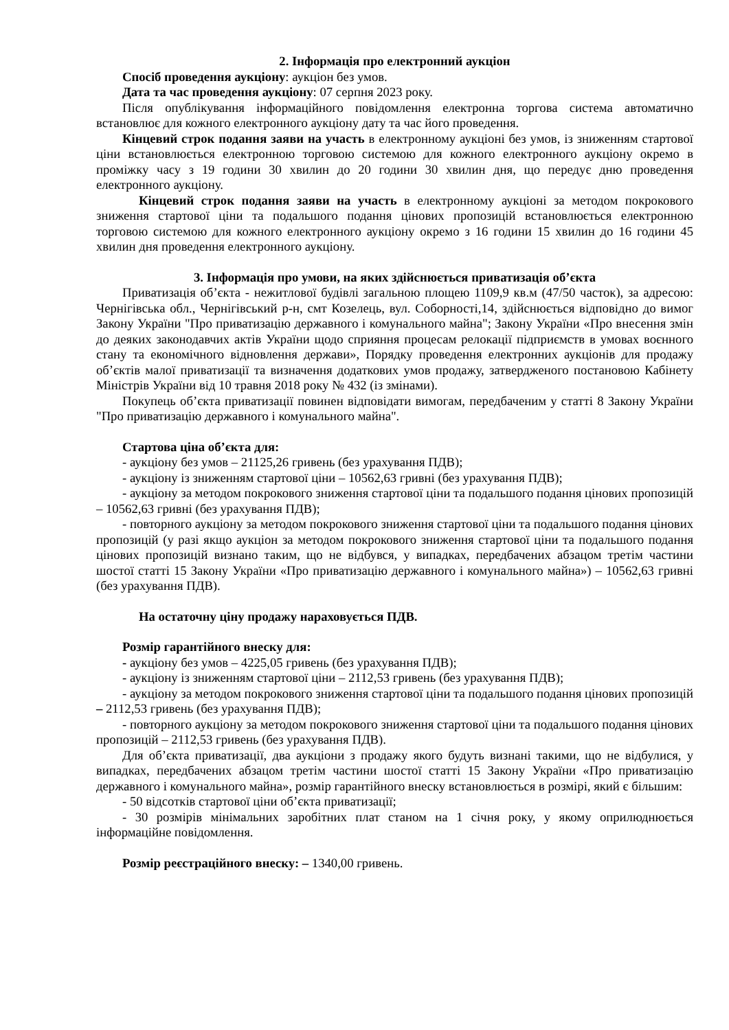2. Інформація про електронний аукціон
Спосіб проведення аукціону: аукціон без умов.
Дата та час проведення аукціону: 07 серпня 2023 року.
Після опублікування інформаційного повідомлення електронна торгова система автоматично встановлює для кожного електронного аукціону дату та час його проведення.
Кінцевий строк подання заяви на участь в електронному аукціоні без умов, із зниженням стартової ціни встановлюється електронною торговою системою для кожного електронного аукціону окремо в проміжку часу з 19 години 30 хвилин до 20 години 30 хвилин дня, що передує дню проведення електронного аукціону.
Кінцевий строк подання заяви на участь в електронному аукціоні за методом покрокового зниження стартової ціни та подальшого подання цінових пропозицій встановлюється електронною торговою системою для кожного електронного аукціону окремо з 16 години 15 хвилин до 16 години 45 хвилин дня проведення електронного аукціону.
3. Інформація про умови, на яких здійснюється приватизація об’єкта
Приватизація об’єкта - нежитлової будівлі загальною площею 1109,9 кв.м (47/50 часток), за адресою: Чернігівська обл., Чернігівський р-н, смт Козелець, вул. Соборності,14, здійснюється відповідно до вимог Закону України "Про приватизацію державного і комунального майна"; Закону України «Про внесення змін до деяких законодавчих актів України щодо сприяння процесам релокації підприємств в умовах воєнного стану та економічного відновлення держави», Порядку проведення електронних аукціонів для продажу об’єктів малої приватизації та визначення додаткових умов продажу, затвердженого постановою Кабінету Міністрів України від 10 травня 2018 року № 432 (із змінами).
Покупець об’єкта приватизації повинен відповідати вимогам, передбаченим у статті 8 Закону України "Про приватизацію державного і комунального майна".
Стартова ціна об’єкта для:
- аукціону без умов – 21125,26 гривень (без урахування ПДВ);
- аукціону із зниженням стартової ціни – 10562,63 гривні (без урахування ПДВ);
- аукціону за методом покрокового зниження стартової ціни та подальшого подання цінових пропозицій – 10562,63 гривні (без урахування ПДВ);
- повторного аукціону за методом покрокового зниження стартової ціни та подальшого подання цінових пропозицій (у разі якщо аукціон за методом покрокового зниження стартової ціни та подальшого подання цінових пропозицій визнано таким, що не відбувся, у випадках, передбачених абзацом третім частини шостої статті 15 Закону України «Про приватизацію державного і комунального майна») – 10562,63 гривні (без урахування ПДВ).
На остаточну ціну продажу нараховується ПДВ.
Розмір гарантійного внеску для:
- аукціону без умов – 4225,05 гривень (без урахування ПДВ);
- аукціону із зниженням стартової ціни – 2112,53 гривень (без урахування ПДВ);
- аукціону за методом покрокового зниження стартової ціни та подальшого подання цінових пропозицій – 2112,53 гривень (без урахування ПДВ);
- повторного аукціону за методом покрокового зниження стартової ціни та подальшого подання цінових пропозицій – 2112,53 гривень (без урахування ПДВ).
Для об’єкта приватизації, два аукціони з продажу якого будуть визнані такими, що не відбулися, у випадках, передбачених абзацом третім частини шостої статті 15 Закону України «Про приватизацію державного і комунального майна», розмір гарантійного внеску встановлюється в розмірі, який є більшим:
- 50 відсотків стартової ціни об’єкта приватизації;
- 30 розмірів мінімальних заробітних плат станом на 1 січня року, у якому оприлюднюється інформаційне повідомлення.
Розмір реєстраційного внеску: – 1340,00 гривень.